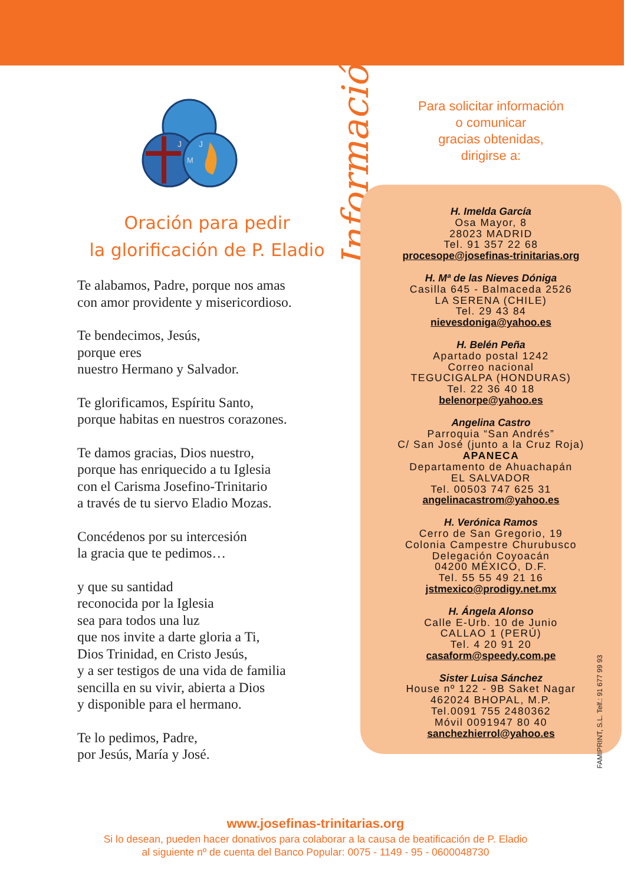J
J
M
Oración para pedir
la glorificación de P. Eladio
Te alabamos, Padre, porque nos amas
con amor providente y misericordioso.
Te bendecimos, Jesús,
porque eres
nuestro Hermano y Salvador.
Te glorificamos, Espíritu Santo,
porque habitas en nuestros corazones.
Te damos gracias, Dios nuestro,
porque has enriquecido a tu Iglesia
con el Carisma Josefino-Trinitario
a través de tu siervo Eladio Mozas.
Concédenos por su intercesión
la gracia que te pedimos…
y que su santidad
reconocida por la Iglesia
sea para todos una luz
que nos invite a darte gloria a Ti,
Dios Trinidad, en Cristo Jesús,
y a ser testigos de una vida de familia
sencilla en su vivir, abierta a Dios
y disponible para el hermano.
Te lo pedimos, Padre,
por Jesús, María y José.
Información
Para solicitar información
o comunicar
gracias obtenidas,
dirigirse a:
H. Imelda García
Osa Mayor, 8
28023 MADRID
Tel. 91 357 22 68
procesope@josefinas-trinitarias.org
H. Mª de las Nieves Dóniga
Casilla 645 - Balmaceda 2526
LA SERENA (CHILE)
Tel. 29 43 84
nievesdoniga@yahoo.es
H. Belén Peña
Apartado postal 1242
Correo nacional
TEGUCIGALPA (HONDURAS)
Tel. 22 36 40 18
belenorpe@yahoo.es
Angelina Castro
Parroquia “San Andrés”
C/ San José (junto a la Cruz Roja)
APANECA
Departamento de Ahuachapán
EL SALVADOR
Tel. 00503 747 625 31
angelinacastrom@yahoo.es
H. Verónica Ramos
Cerro de San Gregorio, 19
Colonia Campestre Churubusco
Delegación Coyoacán
04200 MÉXICO, D.F.
Tel. 55 55 49 21 16
jstmexico@prodigy.net.mx
H. Ángela Alonso
Calle E-Urb. 10 de Junio
CALLAO 1 (PERÚ)
Tel. 4 20 91 20
casaform@speedy.com.pe
Sister Luisa Sánchez
House nº 122 - 9B Saket Nagar
462024 BHOPAL, M.P.
Tel.0091 755 2480362
Móvil 0091947 80 40
sanchezhierrol@yahoo.es
FAMIPRINT, S.L. Telf.: 91 677 99 93
www.josefinas-trinitarias.org
Si lo desean, pueden hacer donativos para colaborar a la causa de beatificación de P. Eladio
al siguiente nº de cuenta del Banco Popular: 0075 - 1149 - 95 - 0600048730